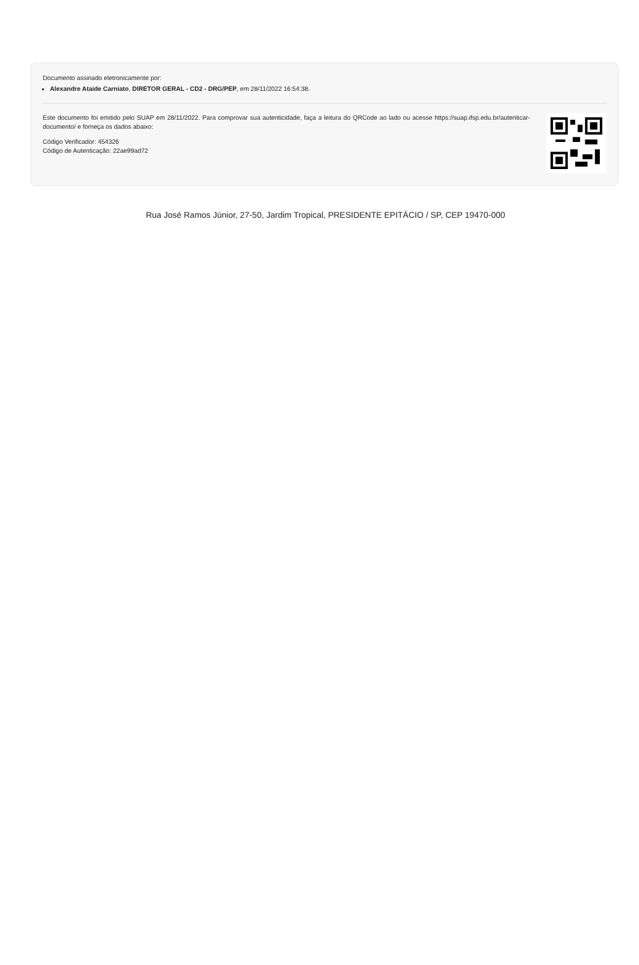Documento assinado eletronicamente por:
Alexandre Ataide Carniato, DIRETOR GERAL - CD2 - DRG/PEP, em 28/11/2022 16:54:38.
Este documento foi emitido pelo SUAP em 28/11/2022. Para comprovar sua autenticidade, faça a leitura do QRCode ao lado ou acesse https://suap.ifsp.edu.br/autenticar-documento/ e forneça os dados abaixo:
Código Verificador: 454326
Código de Autenticação: 22ae99ad72
Rua José Ramos Júnior, 27-50, Jardim Tropical, PRESIDENTE EPITÁCIO / SP, CEP 19470-000